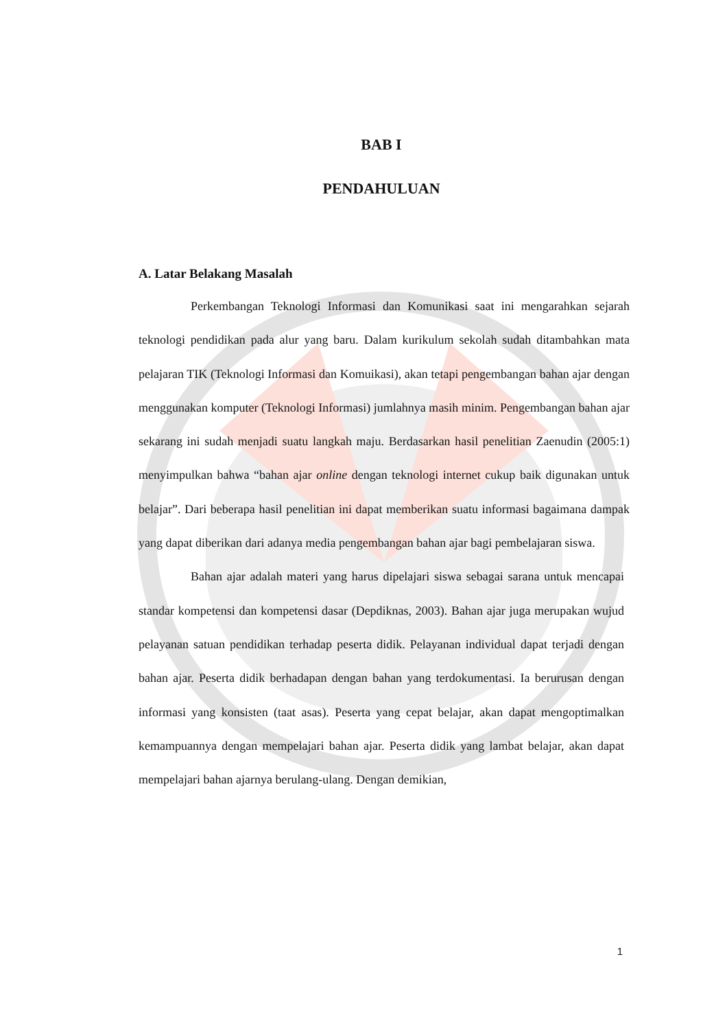BAB I
PENDAHULUAN
A. Latar Belakang Masalah
Perkembangan Teknologi Informasi dan Komunikasi saat ini mengarahkan sejarah teknologi pendidikan pada alur yang baru. Dalam kurikulum sekolah sudah ditambahkan mata pelajaran TIK (Teknologi Informasi dan Komuikasi), akan tetapi pengembangan bahan ajar dengan menggunakan komputer (Teknologi Informasi) jumlahnya masih minim. Pengembangan bahan ajar sekarang ini sudah menjadi suatu langkah maju. Berdasarkan hasil penelitian Zaenudin (2005:1) menyimpulkan bahwa “bahan ajar online dengan teknologi internet cukup baik digunakan untuk belajar”. Dari beberapa hasil penelitian ini dapat memberikan suatu informasi bagaimana dampak yang dapat diberikan dari adanya media pengembangan bahan ajar bagi pembelajaran siswa.
Bahan ajar adalah materi yang harus dipelajari siswa sebagai sarana untuk mencapai standar kompetensi dan kompetensi dasar (Depdiknas, 2003). Bahan ajar juga merupakan wujud pelayanan satuan pendidikan terhadap peserta didik. Pelayanan individual dapat terjadi dengan bahan ajar. Peserta didik berhadapan dengan bahan yang terdokumentasi. Ia berurusan dengan informasi yang konsisten (taat asas). Peserta yang cepat belajar, akan dapat mengoptimalkan kemampuannya dengan mempelajari bahan ajar. Peserta didik yang lambat belajar, akan dapat mempelajari bahan ajarnya berulang-ulang. Dengan demikian,
1